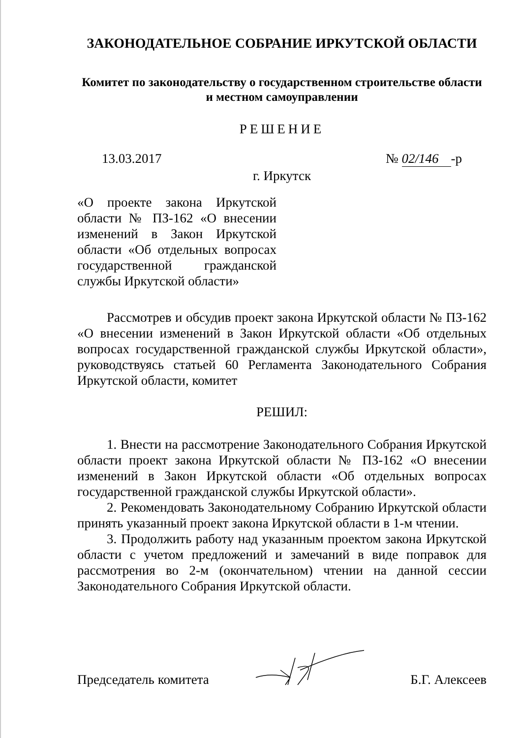ЗАКОНОДАТЕЛЬНОЕ СОБРАНИЕ ИРКУТСКОЙ ОБЛАСТИ
Комитет по законодательству о государственном строительстве области
и местном самоуправлении
РЕШЕНИЕ
13.03.2017 № 02/146 -р
г. Иркутск
«О проекте закона Иркутской области № ПЗ-162 «О внесении изменений в Закон Иркутской области «Об отдельных вопросах государственной гражданской службы Иркутской области»
Рассмотрев и обсудив проект закона Иркутской области № ПЗ-162 «О внесении изменений в Закон Иркутской области «Об отдельных вопросах государственной гражданской службы Иркутской области», руководствуясь статьей 60 Регламента Законодательного Собрания Иркутской области, комитет
РЕШИЛ:
1. Внести на рассмотрение Законодательного Собрания Иркутской области проект закона Иркутской области № ПЗ-162 «О внесении изменений в Закон Иркутской области «Об отдельных вопросах государственной гражданской службы Иркутской области».
2. Рекомендовать Законодательному Собранию Иркутской области принять указанный проект закона Иркутской области в 1-м чтении.
3. Продолжить работу над указанным проектом закона Иркутской области с учетом предложений и замечаний в виде поправок для рассмотрения во 2-м (окончательном) чтении на данной сессии Законодательного Собрания Иркутской области.
Председатель комитета Б.Г. Алексеев